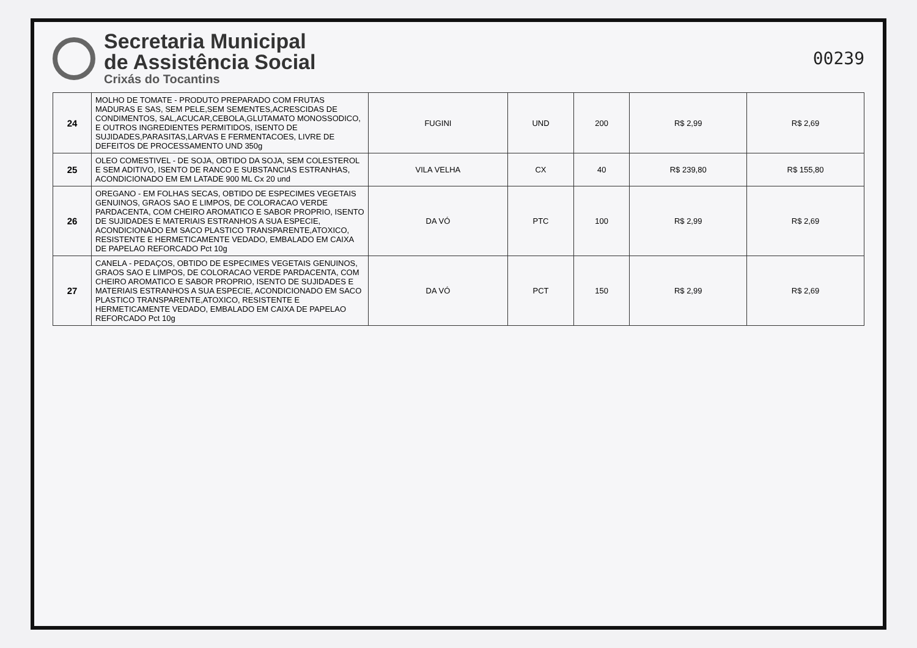Secretaria Municipal
de Assistência Social
Crixás do Tocantins
00239
| 24 | MOLHO DE TOMATE - PRODUTO PREPARADO COM FRUTAS MADURAS E SAS, SEM PELE,SEM SEMENTES,ACRESCIDAS DE CONDIMENTOS, SAL,ACUCAR,CEBOLA,GLUTAMATO MONOSSODICO, E OUTROS INGREDIENTES PERMITIDOS, ISENTO DE SUJIDADES,PARASITAS,LARVAS E FERMENTACOES, LIVRE DE DEFEITOS DE PROCESSAMENTO UND 350g | FUGINI | UND | 200 | R$ 2,99 | R$ 2,69 |
| 25 | OLEO COMESTIVEL - DE SOJA, OBTIDO DA SOJA, SEM COLESTEROL E SEM ADITIVO, ISENTO DE RANCO E SUBSTANCIAS ESTRANHAS, ACONDICIONADO EM EM LATADE 900 ML Cx 20 und | VILA VELHA | CX | 40 | R$ 239,80 | R$ 155,80 |
| 26 | OREGANO - EM FOLHAS SECAS, OBTIDO DE ESPECIMES VEGETAIS GENUINOS, GRAOS SAO E LIMPOS, DE COLORACAO VERDE PARDACENTA, COM CHEIRO AROMATICO E SABOR PROPRIO, ISENTO DE SUJIDADES E MATERIAIS ESTRANHOS A SUA ESPECIE, ACONDICIONADO EM SACO PLASTICO TRANSPARENTE,ATOXICO, RESISTENTE E HERMETICAMENTE VEDADO, EMBALADO EM CAIXA DE PAPELAO REFORCADO Pct 10g | DA VÓ | PTC | 100 | R$ 2,99 | R$ 2,69 |
| 27 | CANELA - PEDAÇOS, OBTIDO DE ESPECIMES VEGETAIS GENUINOS, GRAOS SAO E LIMPOS, DE COLORACAO VERDE PARDACENTA, COM CHEIRO AROMATICO E SABOR PROPRIO, ISENTO DE SUJIDADES E MATERIAIS ESTRANHOS A SUA ESPECIE, ACONDICIONADO EM SACO PLASTICO TRANSPARENTE,ATOXICO, RESISTENTE E HERMETICAMENTE VEDADO, EMBALADO EM CAIXA DE PAPELAO REFORCADO Pct 10g | DA VÓ | PCT | 150 | R$ 2,99 | R$ 2,69 |